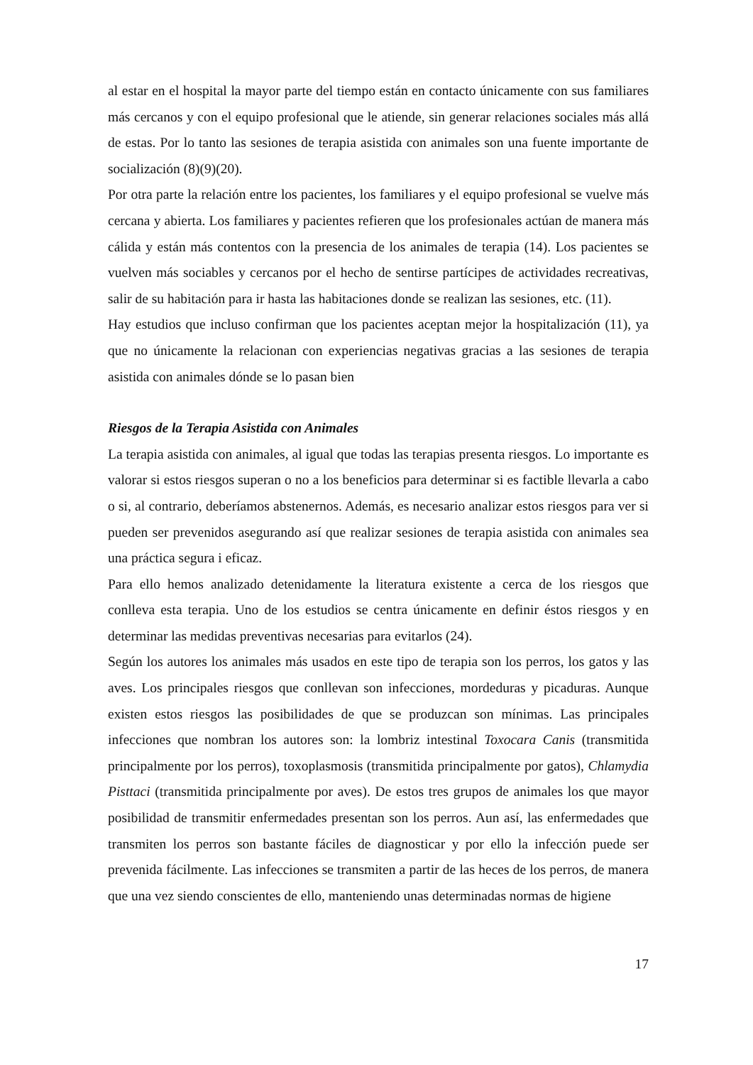al estar en el hospital la mayor parte del tiempo están en contacto únicamente con sus familiares más cercanos y con el equipo profesional que le atiende, sin generar relaciones sociales más allá de estas. Por lo tanto las sesiones de terapia asistida con animales son una fuente importante de socialización (8)(9)(20).
Por otra parte la relación entre los pacientes, los familiares y el equipo profesional se vuelve más cercana y abierta. Los familiares y pacientes refieren que los profesionales actúan de manera más cálida y están más contentos con la presencia de los animales de terapia (14). Los pacientes se vuelven más sociables y cercanos por el hecho de sentirse partícipes de actividades recreativas, salir de su habitación para ir hasta las habitaciones donde se realizan las sesiones, etc. (11).
Hay estudios que incluso confirman que los pacientes aceptan mejor la hospitalización (11), ya que no únicamente la relacionan con experiencias negativas gracias a las sesiones de terapia asistida con animales dónde se lo pasan bien
Riesgos de la Terapia Asistida con Animales
La terapia asistida con animales, al igual que todas las terapias presenta riesgos. Lo importante es valorar si estos riesgos superan o no a los beneficios para determinar si es factible llevarla a cabo o si, al contrario, deberíamos abstenernos. Además, es necesario analizar estos riesgos para ver si pueden ser prevenidos asegurando así que realizar sesiones de terapia asistida con animales sea una práctica segura i eficaz.
Para ello hemos analizado detenidamente la literatura existente a cerca de los riesgos que conlleva esta terapia. Uno de los estudios se centra únicamente en definir éstos riesgos y en determinar las medidas preventivas necesarias para evitarlos (24).
Según los autores los animales más usados en este tipo de terapia son los perros, los gatos y las aves. Los principales riesgos que conllevan son infecciones, mordeduras y picaduras. Aunque existen estos riesgos las posibilidades de que se produzcan son mínimas. Las principales infecciones que nombran los autores son: la lombriz intestinal Toxocara Canis (transmitida principalmente por los perros), toxoplasmosis (transmitida principalmente por gatos), Chlamydia Pisttaci (transmitida principalmente por aves). De estos tres grupos de animales los que mayor posibilidad de transmitir enfermedades presentan son los perros. Aun así, las enfermedades que transmiten los perros son bastante fáciles de diagnosticar y por ello la infección puede ser prevenida fácilmente. Las infecciones se transmiten a partir de las heces de los perros, de manera que una vez siendo conscientes de ello, manteniendo unas determinadas normas de higiene
17